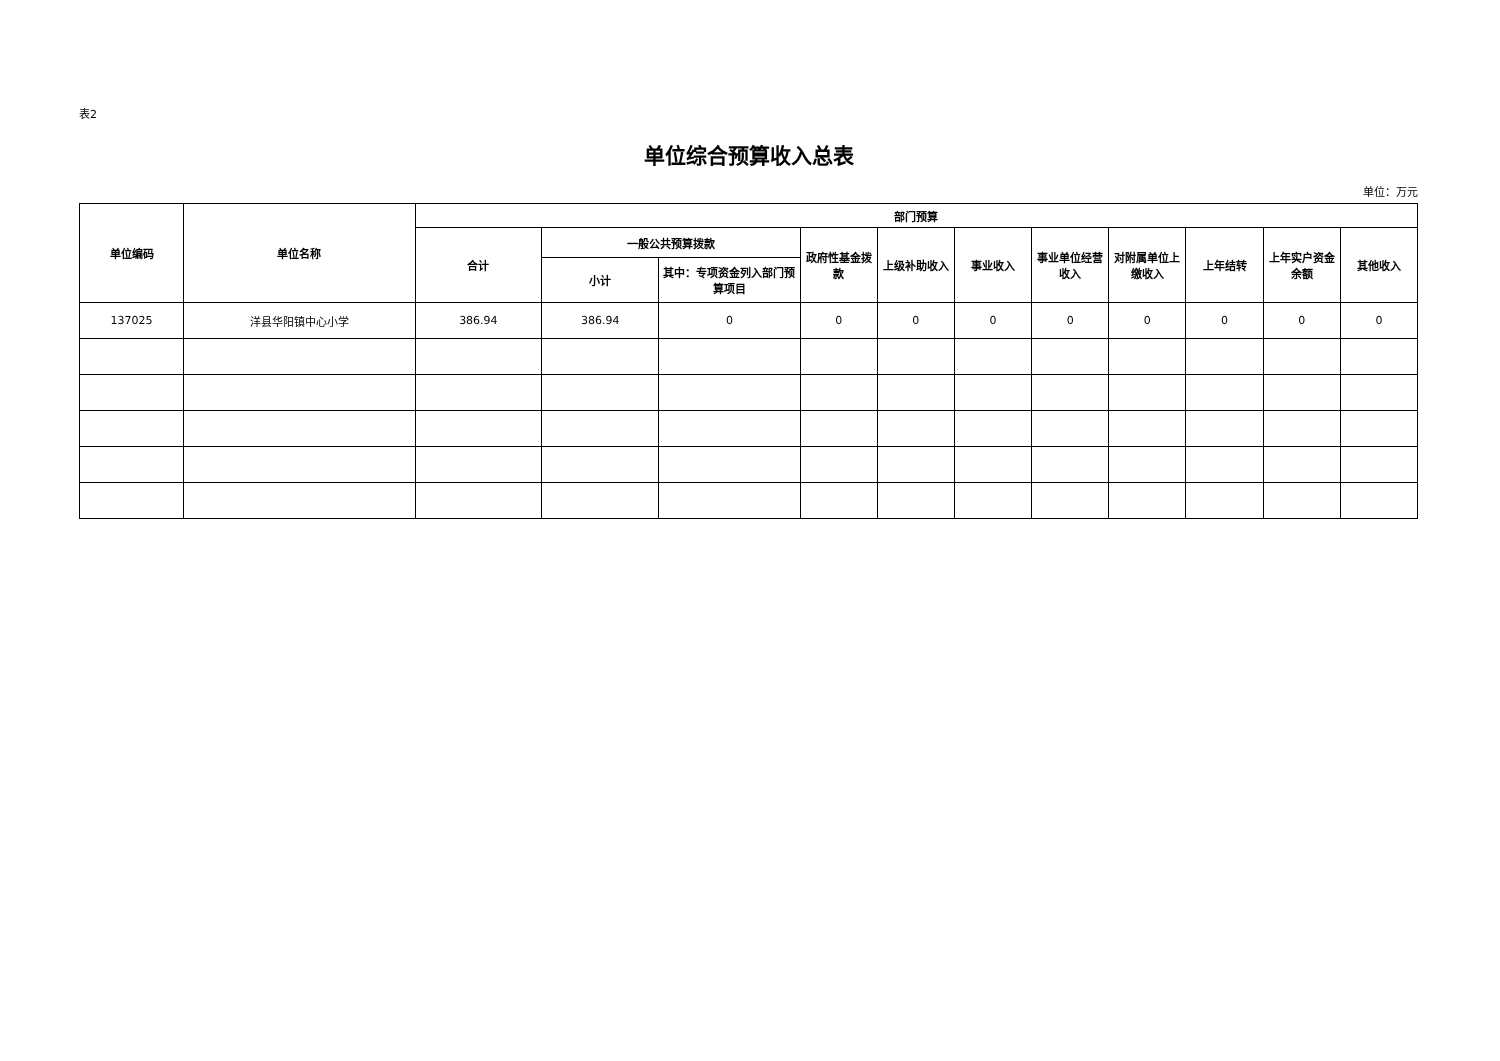表2
单位综合预算收入总表
单位：万元
| 单位编码 | 单位名称 | 部门预算 | | | | | | | | | | |
| --- | --- | --- | --- | --- | --- | --- | --- | --- | --- | --- | --- | --- |
| | | 合计 | 一般公共预算拨款 | | 政府性基金拨款 | 上级补助收入 | 事业收入 | 事业单位经营收入 | 对附属单位上缴收入 | 上年结转 | 上年实户资金余额 | 其他收入 |
| | | | 小计 | 其中：专项资金列入部门预算项目 | | | | | | | | |
| 137025 | 洋县华阳镇中心小学 | 386.94 | 386.94 | 0 | 0 | 0 | 0 | 0 | 0 | 0 | 0 | 0 |